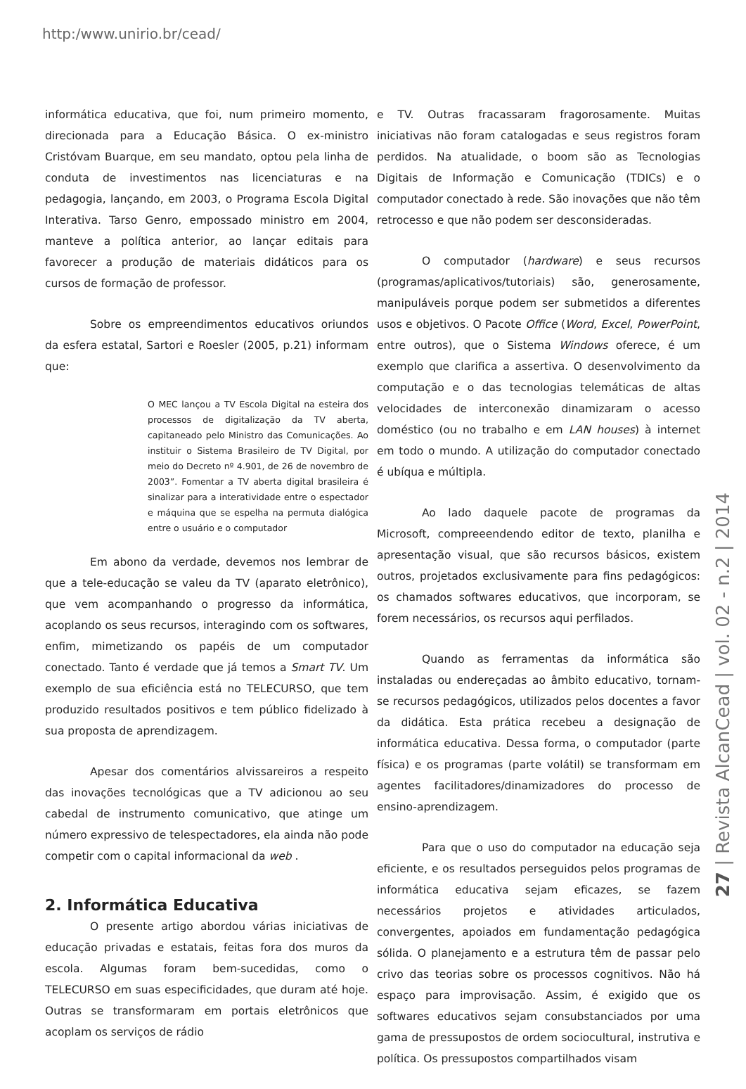http:/www.unirio.br/cead/
informática educativa, que foi, num primeiro momento, direcionada para a Educação Básica. O ex-ministro Cristóvam Buarque, em seu mandato, optou pela linha de conduta de investimentos nas licenciaturas e na pedagogia, lançando, em 2003, o Programa Escola Digital Interativa. Tarso Genro, empossado ministro em 2004, manteve a política anterior, ao lançar editais para favorecer a produção de materiais didáticos para os cursos de formação de professor.
Sobre os empreendimentos educativos oriundos da esfera estatal, Sartori e Roesler (2005, p.21) informam que:
O MEC lançou a TV Escola Digital na esteira dos processos de digitalização da TV aberta, capitaneado pelo Ministro das Comunicações. Ao instituir o Sistema Brasileiro de TV Digital, por meio do Decreto nº 4.901, de 26 de novembro de 2003”. Fomentar a TV aberta digital brasileira é sinalizar para a interatividade entre o espectador e máquina que se espelha na permuta dialógica entre o usuário e o computador
Em abono da verdade, devemos nos lembrar de que a tele-educação se valeu da TV (aparato eletrônico), que vem acompanhando o progresso da informática, acoplando os seus recursos, interagindo com os softwares, enfim, mimetizando os papéis de um computador conectado. Tanto é verdade que já temos a Smart TV. Um exemplo de sua eficiência está no TELECURSO, que tem produzido resultados positivos e tem público fidelizado à sua proposta de aprendizagem.
Apesar dos comentários alvissareiros a respeito das inovações tecnológicas que a TV adicionou ao seu cabedal de instrumento comunicativo, que atinge um número expressivo de telespectadores, ela ainda não pode competir com o capital informacional da web .
2. Informática Educativa
O presente artigo abordou várias iniciativas de educação privadas e estatais, feitas fora dos muros da escola. Algumas foram bem-sucedidas, como o TELECURSO em suas especificidades, que duram até hoje. Outras se transformaram em portais eletrônicos que acoplam os serviços de rádio
e TV. Outras fracassaram fragorosamente. Muitas iniciativas não foram catalogadas e seus registros foram perdidos. Na atualidade, o boom são as Tecnologias Digitais de Informação e Comunicação (TDICs) e o computador conectado à rede. São inovações que não têm retrocesso e que não podem ser desconsideradas.
O computador (hardware) e seus recursos (programas/aplicativos/tutoriais) são, generosamente, manipuláveis porque podem ser submetidos a diferentes usos e objetivos. O Pacote Office (Word, Excel, PowerPoint, entre outros), que o Sistema Windows oferece, é um exemplo que clarifica a assertiva. O desenvolvimento da computação e o das tecnologias telemáticas de altas velocidades de interconexão dinamizaram o acesso doméstico (ou no trabalho e em LAN houses) à internet em todo o mundo. A utilização do computador conectado é ubíqua e múltipla.
Ao lado daquele pacote de programas da Microsoft, compreeendendo editor de texto, planilha e apresentação visual, que são recursos básicos, existem outros, projetados exclusivamente para fins pedagógicos: os chamados softwares educativos, que incorporam, se forem necessários, os recursos aqui perfilados.
Quando as ferramentas da informática são instaladas ou endereçadas ao âmbito educativo, tornam-se recursos pedagógicos, utilizados pelos docentes a favor da didática. Esta prática recebeu a designação de informática educativa. Dessa forma, o computador (parte física) e os programas (parte volátil) se transformam em agentes facilitadores/dinamizadores do processo de ensino-aprendizagem.
Para que o uso do computador na educação seja eficiente, e os resultados perseguidos pelos programas de informática educativa sejam eficazes, se fazem necessários projetos e atividades articulados, convergentes, apoiados em fundamentação pedagógica sólida. O planejamento e a estrutura têm de passar pelo crivo das teorias sobre os processos cognitivos. Não há espaço para improvisação. Assim, é exigido que os softwares educativos sejam consubstanciados por uma gama de pressupostos de ordem sociocultural, instrutiva e política. Os pressupostos compartilhados visam
27 | Revista AlcanCead | vol. 02 - n.2 | 2014